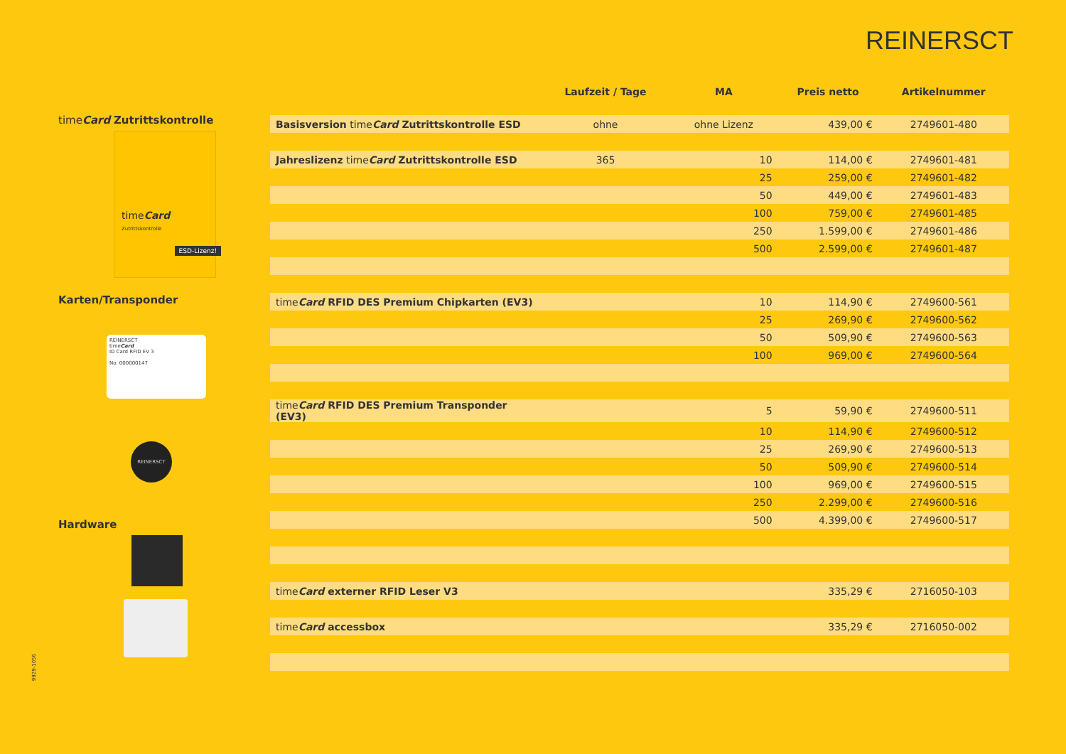REINERSCT
timeCard Zutrittskontrolle
timeCard
Zutrittskontrolle
ESD-Lizenz!
Karten/Transponder
REINERSCT
timeCard
ID Card RFID EV 3
No. 000000147
REINERSCT
Hardware
9929-1056
| | Laufzeit / Tage | MA | Preis netto | Artikelnummer |
| --- | --- | --- | --- | --- |
| Basisversion time Card Zutrittskontrolle ESD | ohne | ohne Lizenz | 439,00 € | 2749601-480 |
| Jahreslizenz time Card Zutrittskontrolle ESD | 365 | 10 | 114,00 € | 2749601-481 |
| | | 25 | 259,00 € | 2749601-482 |
| | | 50 | 449,00 € | 2749601-483 |
| | | 100 | 759,00 € | 2749601-485 |
| | | 250 | 1.599,00 € | 2749601-486 |
| | | 500 | 2.599,00 € | 2749601-487 |
| time Card RFID DES Premium Chipkarten (EV3) | | 10 | 114,90 € | 2749600-561 |
| | | 25 | 269,90 € | 2749600-562 |
| | | 50 | 509,90 € | 2749600-563 |
| | | 100 | 969,00 € | 2749600-564 |
| time Card RFID DES Premium Transponder (EV3) | | 5 | 59,90 € | 2749600-511 |
| | | 10 | 114,90 € | 2749600-512 |
| | | 25 | 269,90 € | 2749600-513 |
| | | 50 | 509,90 € | 2749600-514 |
| | | 100 | 969,00 € | 2749600-515 |
| | | 250 | 2.299,00 € | 2749600-516 |
| | | 500 | 4.399,00 € | 2749600-517 |
| time Card externer RFID Leser V3 | | | 335,29 € | 2716050-103 |
| time Card accessbox | | | 335,29 € | 2716050-002 |